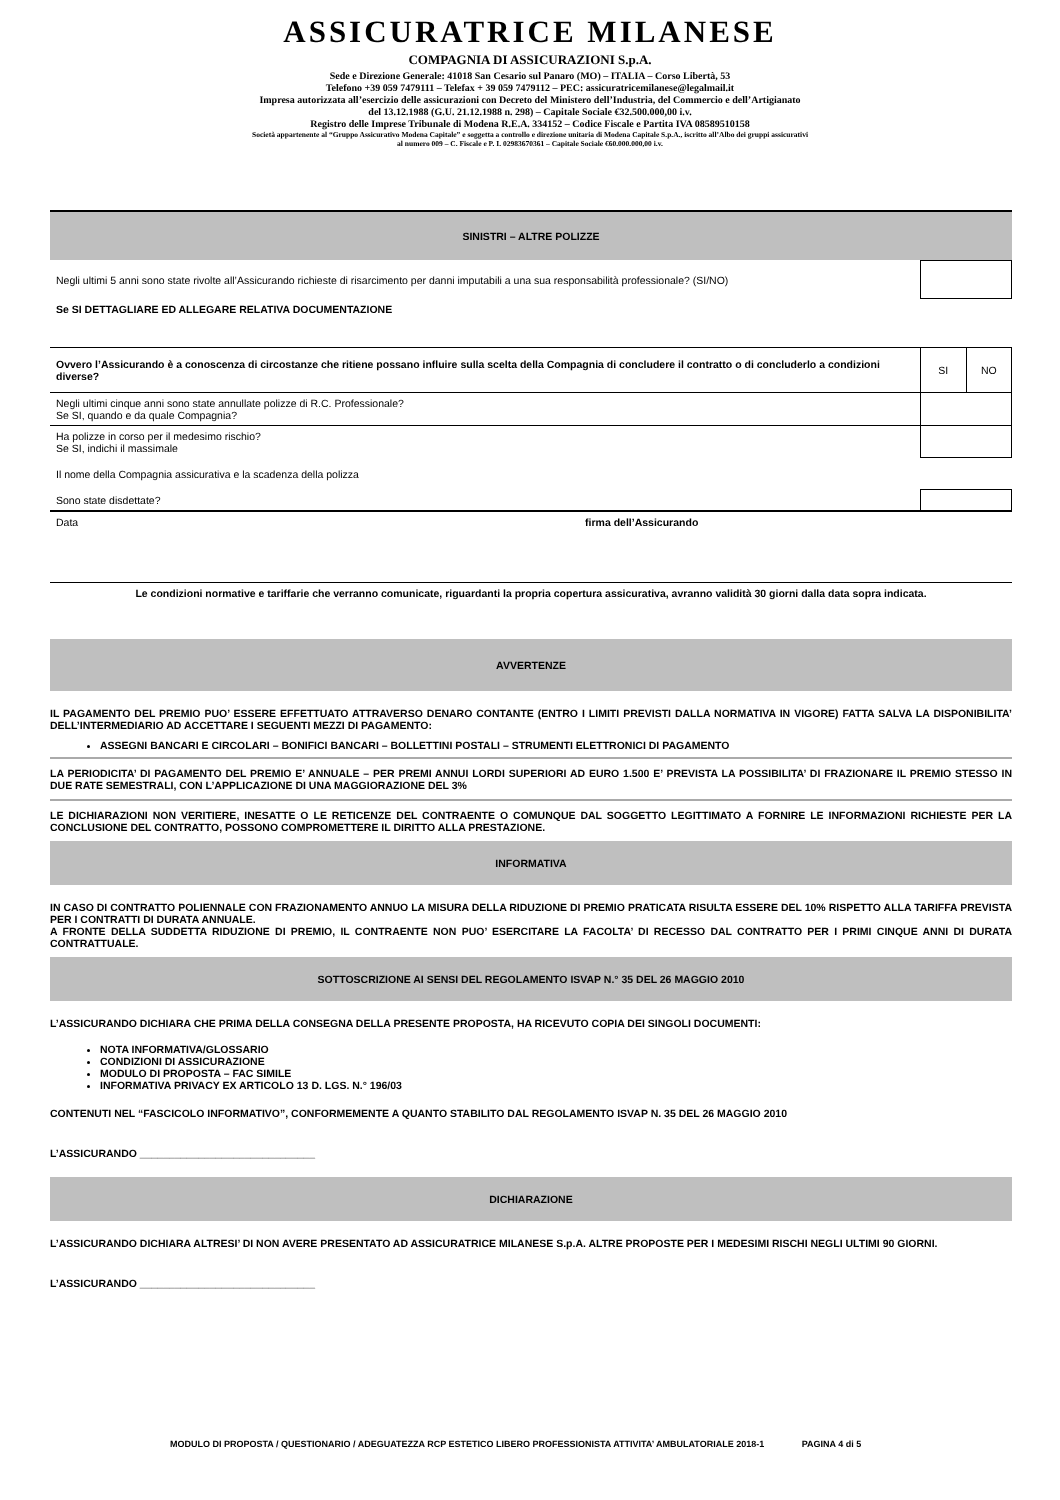ASSICURATRICE MILANESE
COMPAGNIA DI ASSICURAZIONI S.p.A.
Sede e Direzione Generale: 41018 San Cesario sul Panaro (MO) – ITALIA – Corso Libertà, 53
Telefono +39 059 7479111 – Telefax + 39 059 7479112 – PEC: assicuratricemilanese@legalmail.it
Impresa autorizzata all’esercizio delle assicurazioni con Decreto del Ministero dell’Industria, del Commercio e dell’Artigianato
del 13.12.1988 (G.U. 21.12.1988 n. 298) – Capitale Sociale €32.500.000,00 i.v.
Registro delle Imprese Tribunale di Modena R.E.A. 334152 – Codice Fiscale e Partita IVA 08589510158
Società appartenente al “Gruppo Assicurativo Modena Capitale” e soggetta a controllo e direzione unitaria di Modena Capitale S.p.A., iscritto all’Albo dei gruppi assicurativi
al numero 009 – C. Fiscale e P. I. 02983670361 – Capitale Sociale €60.000.000,00 i.v.
SINISTRI – ALTRE POLIZZE
| Negli ultimi 5 anni sono state rivolte all’Assicurando richieste di risarcimento per danni imputabili a una sua responsabilità professionale? (SI/NO) | | |
| Se SI DETTAGLIARE ED ALLEGARE RELATIVA DOCUMENTAZIONE | | |
| Ovvero l’Assicurando è a conoscenza di circostanze che ritiene possano influire sulla scelta della Compagnia di concludere il contratto o di concluderlo a condizioni diverse? | SI | NO |
| Negli ultimi cinque anni sono state annullate polizze di R.C. Professionale? Se SI, quando e da quale Compagnia? | | |
| Ha polizze in corso per il medesimo rischio? Se SI, indichi il massimale | | |
| Il nome della Compagnia assicurativa e la scadenza della polizza | | |
| Sono state disdettate? | | |
| Data | firma dell’Assicurando |
Le condizioni normative e tariffarie che verranno comunicate, riguardanti la propria copertura assicurativa, avranno validità 30 giorni dalla data sopra indicata.
AVVERTENZE
IL PAGAMENTO DEL PREMIO PUO’ ESSERE EFFETTUATO ATTRAVERSO DENARO CONTANTE (ENTRO I LIMITI PREVISTI DALLA NORMATIVA IN VIGORE) FATTA SALVA LA DISPONIBILITA’ DELL’INTERMEDIARIO AD ACCETTARE I SEGUENTI MEZZI DI PAGAMENTO:
ASSEGNI BANCARI E CIRCOLARI – BONIFICI BANCARI – BOLLETTINI POSTALI – STRUMENTI ELETTRONICI DI PAGAMENTO
LA PERIODICITA’ DI PAGAMENTO DEL PREMIO E’ ANNUALE – PER PREMI ANNUI LORDI SUPERIORI AD EURO 1.500 E’ PREVISTA LA POSSIBILITA’ DI FRAZIONARE IL PREMIO STESSO IN DUE RATE SEMESTRALI, CON L’APPLICAZIONE DI UNA MAGGIORAZIONE DEL 3%
LE DICHIARAZIONI NON VERITIERE, INESATTE O LE RETICENZE DEL CONTRAENTE O COMUNQUE DAL SOGGETTO LEGITTIMATO A FORNIRE LE INFORMAZIONI RICHIESTE PER LA CONCLUSIONE DEL CONTRATTO, POSSONO COMPROMETTERE IL DIRITTO ALLA PRESTAZIONE.
INFORMATIVA
IN CASO DI CONTRATTO POLIENNALE CON FRAZIONAMENTO ANNUO LA MISURA DELLA RIDUZIONE DI PREMIO PRATICATA RISULTA ESSERE DEL 10% RISPETTO ALLA TARIFFA PREVISTA PER I CONTRATTI DI DURATA ANNUALE.
A FRONTE DELLA SUDDETTA RIDUZIONE DI PREMIO, IL CONTRAENTE NON PUO’ ESERCITARE LA FACOLTA’ DI RECESSO DAL CONTRATTO PER I PRIMI CINQUE ANNI DI DURATA CONTRATTUALE.
SOTTOSCRIZIONE AI SENSI DEL REGOLAMENTO ISVAP N.° 35 DEL 26 MAGGIO 2010
L’ASSICURANDO DICHIARA CHE PRIMA DELLA CONSEGNA DELLA PRESENTE PROPOSTA, HA RICEVUTO COPIA DEI SINGOLI DOCUMENTI:
NOTA INFORMATIVA/GLOSSARIO
CONDIZIONI DI ASSICURAZIONE
MODULO DI PROPOSTA – FAC SIMILE
INFORMATIVA PRIVACY EX ARTICOLO 13 D. LGS. N.° 196/03
CONTENUTI NEL “FASCICOLO INFORMATIVO”, CONFORMEMENTE A QUANTO STABILITO DAL REGOLAMENTO ISVAP N. 35 DEL 26 MAGGIO 2010
L’ASSICURANDO ______________________________
DICHIARAZIONE
L’ASSICURANDO DICHIARA ALTRESI’ DI NON AVERE PRESENTATO AD ASSICURATRICE MILANESE S.p.A. ALTRE PROPOSTE PER I MEDESIMI RISCHI NEGLI ULTIMI 90 GIORNI.
L’ASSICURANDO ______________________________
MODULO DI PROPOSTA / QUESTIONARIO / ADEGUATEZZA RCP ESTETICO LIBERO PROFESSIONISTA ATTIVITA’ AMBULATORIALE 2018-1 PAGINA 4 di 5